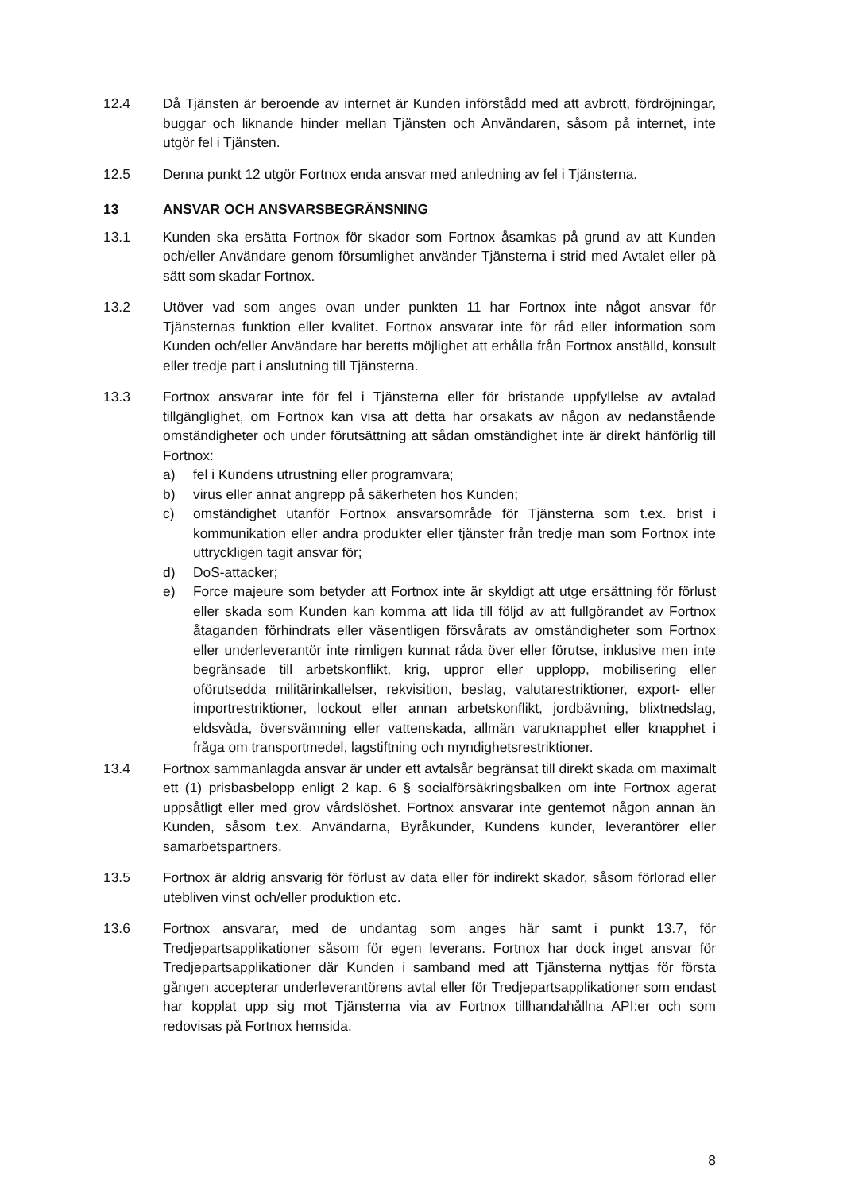12.4 Då Tjänsten är beroende av internet är Kunden införstådd med att avbrott, fördröjningar, buggar och liknande hinder mellan Tjänsten och Användaren, såsom på internet, inte utgör fel i Tjänsten.
12.5 Denna punkt 12 utgör Fortnox enda ansvar med anledning av fel i Tjänsterna.
13 ANSVAR OCH ANSVARSBEGRÄNSNING
13.1 Kunden ska ersätta Fortnox för skador som Fortnox åsamkas på grund av att Kunden och/eller Användare genom försumlighet använder Tjänsterna i strid med Avtalet eller på sätt som skadar Fortnox.
13.2 Utöver vad som anges ovan under punkten 11 har Fortnox inte något ansvar för Tjänsternas funktion eller kvalitet. Fortnox ansvarar inte för råd eller information som Kunden och/eller Användare har beretts möjlighet att erhålla från Fortnox anställd, konsult eller tredje part i anslutning till Tjänsterna.
13.3 Fortnox ansvarar inte för fel i Tjänsterna eller för bristande uppfyllelse av avtalad tillgänglighet, om Fortnox kan visa att detta har orsakats av någon av nedanstående omständigheter och under förutsättning att sådan omständighet inte är direkt hänförlig till Fortnox:
a) fel i Kundens utrustning eller programvara;
b) virus eller annat angrepp på säkerheten hos Kunden;
c) omständighet utanför Fortnox ansvarsområde för Tjänsterna som t.ex. brist i kommunikation eller andra produkter eller tjänster från tredje man som Fortnox inte uttryckligen tagit ansvar för;
d) DoS-attacker;
e) Force majeure som betyder att Fortnox inte är skyldigt att utge ersättning för förlust eller skada som Kunden kan komma att lida till följd av att fullgörandet av Fortnox åtaganden förhindrats eller väsentligen försvårats av omständigheter som Fortnox eller underleverantör inte rimligen kunnat råda över eller förutse, inklusive men inte begränsade till arbetskonflikt, krig, uppror eller upplopp, mobilisering eller oförutsedda militärinkallelser, rekvisition, beslag, valutarestriktioner, export- eller importrestriktioner, lockout eller annan arbetskonflikt, jordbävning, blixtnedslag, eldsvåda, översvämning eller vattenskada, allmän varuknapphet eller knapphet i fråga om transportmedel, lagstiftning och myndighetsrestriktioner.
13.4 Fortnox sammanlagda ansvar är under ett avtalsår begränsat till direkt skada om maximalt ett (1) prisbasbelopp enligt 2 kap. 6 § socialförsäkringsbalken om inte Fortnox agerat uppsåtligt eller med grov vårdslöshet. Fortnox ansvarar inte gentemot någon annan än Kunden, såsom t.ex. Användarna, Byråkunder, Kundens kunder, leverantörer eller samarbetspartners.
13.5 Fortnox är aldrig ansvarig för förlust av data eller för indirekt skador, såsom förlorad eller utebliven vinst och/eller produktion etc.
13.6 Fortnox ansvarar, med de undantag som anges här samt i punkt 13.7, för Tredjepartsapplikationer såsom för egen leverans. Fortnox har dock inget ansvar för Tredjepartsapplikationer där Kunden i samband med att Tjänsterna nyttjas för första gången accepterar underleverantörens avtal eller för Tredjepartsapplikationer som endast har kopplat upp sig mot Tjänsterna via av Fortnox tillhandahållna API:er och som redovisas på Fortnox hemsida.
8